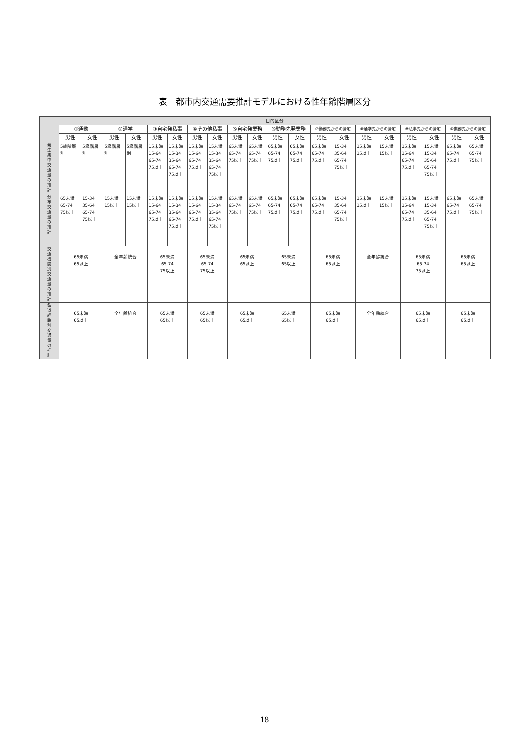表　都市内交通需要推計モデルにおける性年齢階層区分
| | 目的区分 | | | | | | | | | | | | | | | | | | | |
| --- | --- | --- | --- | --- | --- | --- | --- | --- | --- | --- | --- | --- | --- | --- | --- | --- | --- | --- | --- | --- |
| | ①通勤 | | ②通学 | | ③自宅発私事 | | ④その他私事 | | ⑤自宅発業務 | | ⑥勤務先発業務 | | ⑦勤務先からの帰宅 | | ⑧通学先からの帰宅 | | ⑨私事先からの帰宅 | | ⑩業務先からの帰宅 | |
| | 男性 | 女性 | 男性 | 女性 | 男性 | 女性 | 男性 | 女性 | 男性 | 女性 | 男性 | 女性 | 男性 | 女性 | 男性 | 女性 | 男性 | 女性 | 男性 | 女性 |
| 発 生 集 中 交 通 量 の 推 計 | 5歳階層 別 | 5歳階層 別 | 5歳階層 別 | 5歳階層 別 | 15未満 15-64 65-74 75以上 | 15未満 15-34 35-64 65-74 75以上 | 15未満 15-64 65-74 75以上 | 15未満 15-34 35-64 65-74 75以上 | 65未満 65-74 75以上 | 65未満 65-74 75以上 | 65未満 65-74 75以上 | 65未満 65-74 75以上 | 65未満 65-74 75以上 | 15-34 35-64 65-74 75以上 | 15未満 15以上 | 15未満 15以上 | 15未満 15-64 65-74 75以上 | 15未満 15-34 35-64 65-74 75以上 | 65未満 65-74 75以上 | 65未満 65-74 75以上 |
| 分 布 交 通 量 の 推 計 | 65未満 65-74 75以上 | 15-34 35-64 65-74 75以上 | 15未満 15以上 | 15未満 15以上 | 15未満 15-64 65-74 75以上 | 15未満 15-34 35-64 65-74 75以上 | 15未満 15-64 65-74 75以上 | 15未満 15-34 35-64 65-74 75以上 | 65未満 65-74 75以上 | 65未満 65-74 75以上 | 65未満 65-74 75以上 | 65未満 65-74 75以上 | 65未満 65-74 75以上 | 15-34 35-64 65-74 75以上 | 15未満 15以上 | 15未満 15以上 | 15未満 15-64 65-74 75以上 | 15未満 15-34 35-64 65-74 75以上 | 65未満 65-74 75以上 | 65未満 65-74 75以上 |
| 交 通 機 関 別 交 通 量 の 推 計 | 65未満 65以上 | | 全年齢統合 | | 65未満 65-74 75以上 | | 65未満 65-74 75以上 | | 65未満 65以上 | | 65未満 65以上 | | 65未満 65以上 | | 全年齢統合 | | 65未満 65-74 75以上 | | 65未満 65以上 | |
| 鉄 道 経 路 別 交 通 量 の 推 計 | 65未満 65以上 | | 全年齢統合 | | 65未満 65以上 | | 65未満 65以上 | | 65未満 65以上 | | 65未満 65以上 | | 65未満 65以上 | | 全年齢統合 | | 65未満 65以上 | | 65未満 65以上 | |
18